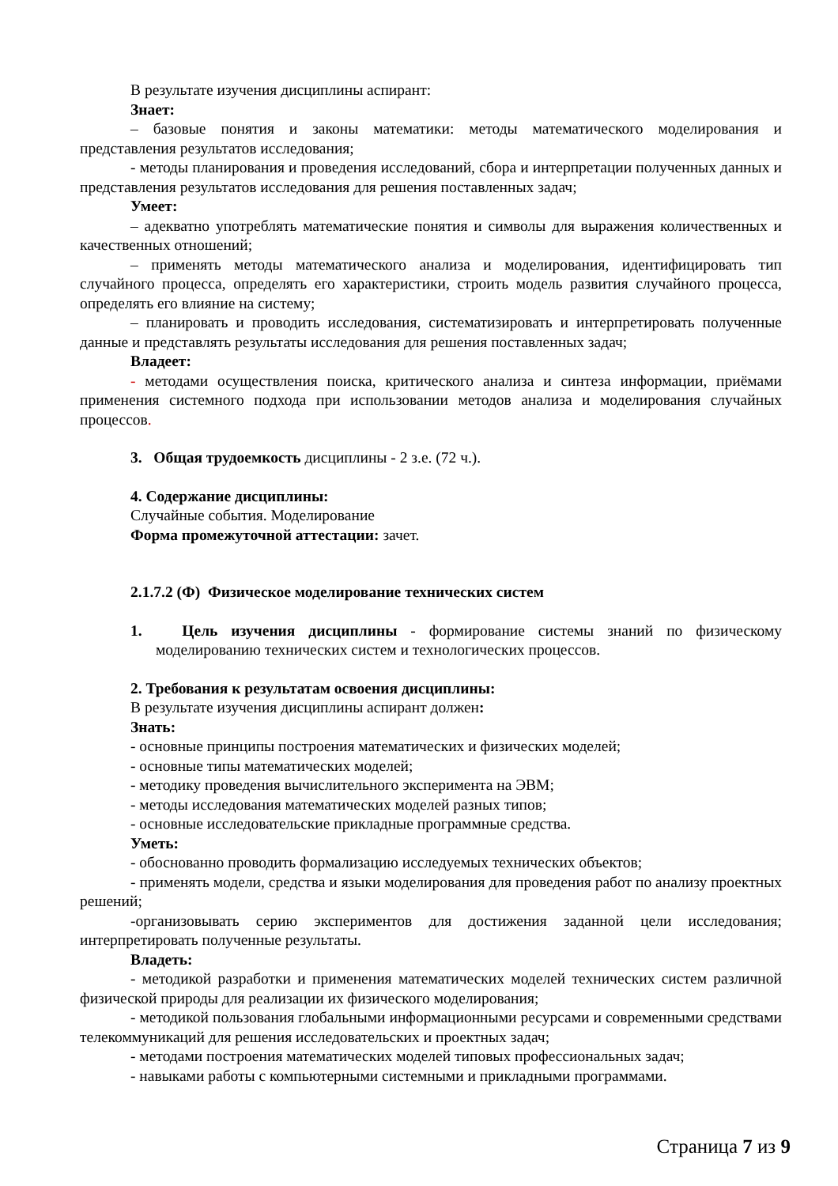В результате изучения дисциплины аспирант:
Знает:
– базовые понятия и законы математики: методы математического моделирования и представления результатов исследования;
- методы планирования и проведения исследований, сбора и интерпретации полученных данных и представления результатов исследования для решения поставленных задач;
Умеет:
– адекватно употреблять математические понятия и символы для выражения количественных и качественных отношений;
– применять методы математического анализа и моделирования, идентифицировать тип случайного процесса, определять его характеристики, строить модель развития случайного процесса, определять его влияние на систему;
– планировать и проводить исследования, систематизировать и интерпретировать полученные данные и представлять результаты исследования для решения поставленных задач;
Владеет:
- методами осуществления поиска, критического анализа и синтеза информации, приёмами применения системного подхода при использовании методов анализа и моделирования случайных процессов.
3. Общая трудоемкость дисциплины - 2 з.е. (72 ч.).
4. Содержание дисциплины:
Случайные события. Моделирование
Форма промежуточной аттестации: зачет.
2.1.7.2 (Ф) Физическое моделирование технических систем
1. Цель изучения дисциплины - формирование системы знаний по физическому моделированию технических систем и технологических процессов.
2. Требования к результатам освоения дисциплины:
В результате изучения дисциплины аспирант должен:
Знать:
- основные принципы построения математических и физических моделей;
- основные типы математических моделей;
- методику проведения вычислительного эксперимента на ЭВМ;
- методы исследования математических моделей разных типов;
- основные исследовательские прикладные программные средства.
Уметь:
- обоснованно проводить формализацию исследуемых технических объектов;
- применять модели, средства и языки моделирования для проведения работ по анализу проектных решений;
-организовывать серию экспериментов для достижения заданной цели исследования; интерпретировать полученные результаты.
Владеть:
- методикой разработки и применения математических моделей технических систем различной физической природы для реализации их физического моделирования;
- методикой пользования глобальными информационными ресурсами и современными средствами телекоммуникаций для решения исследовательских и проектных задач;
- методами построения математических моделей типовых профессиональных задач;
- навыками работы с компьютерными системными и прикладными программами.
Страница 7 из 9